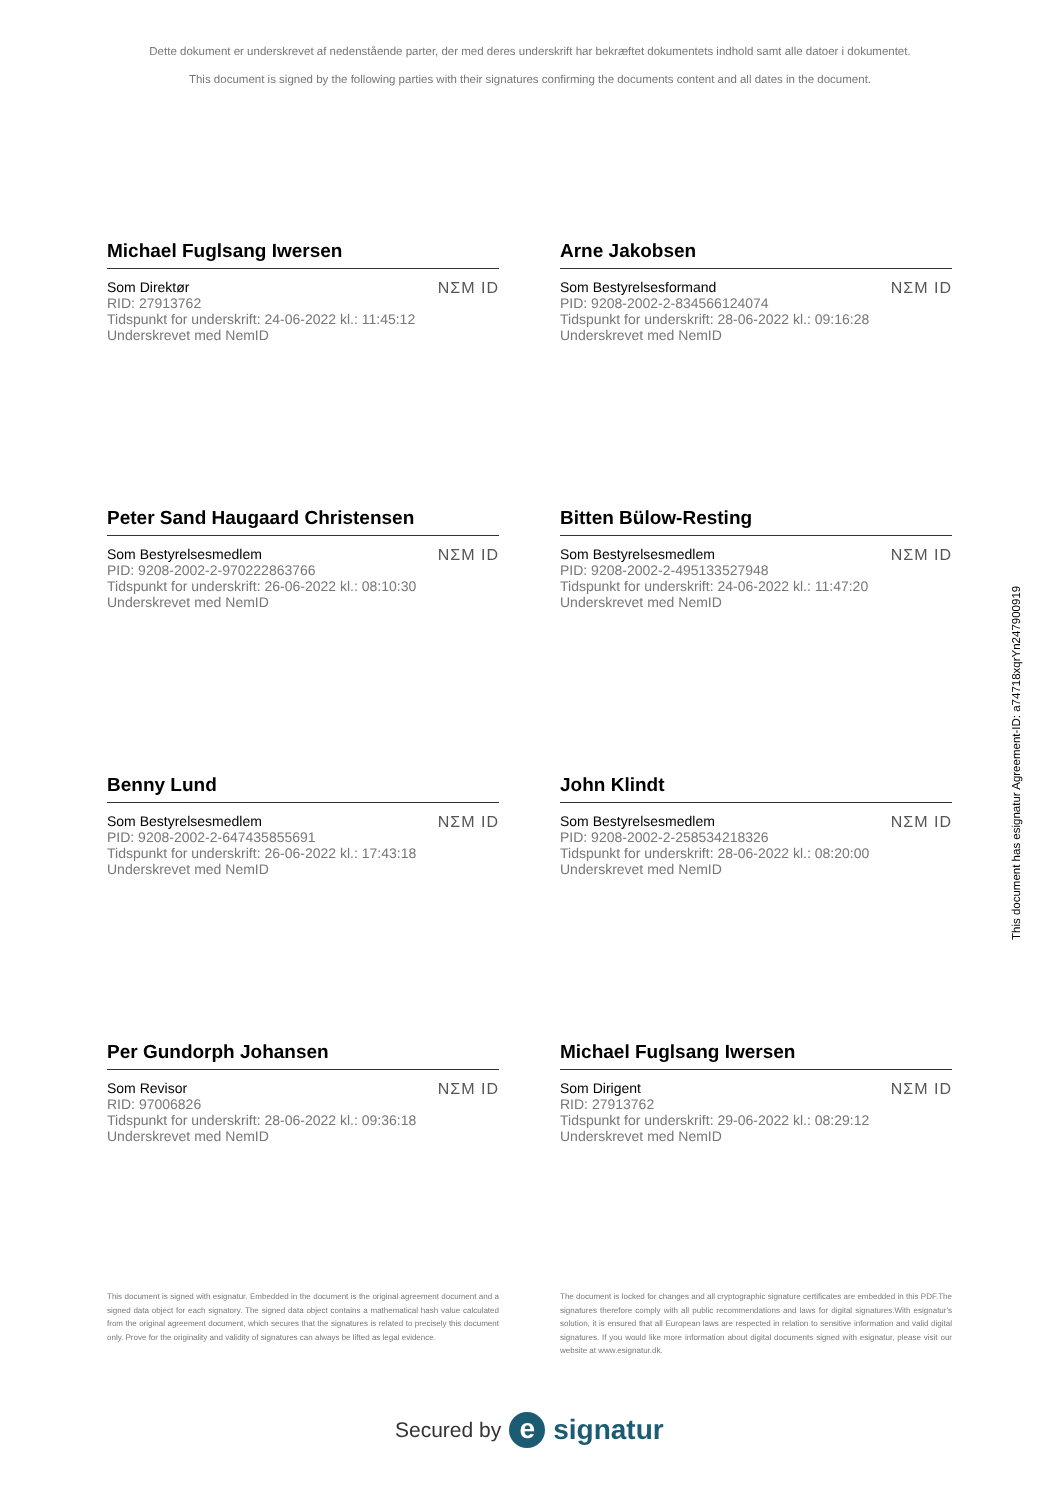Dette dokument er underskrevet af nedenstående parter, der med deres underskrift har bekræftet dokumentets indhold samt alle datoer i dokumentet.
This document is signed by the following parties with their signatures confirming the documents content and all dates in the document.
Michael Fuglsang Iwersen
Som Direktør
RID: 27913762
Tidspunkt for underskrift: 24-06-2022 kl.: 11:45:12
Underskrevet med NemID
NΣM ID
Arne Jakobsen
Som Bestyrelsesformand
PID: 9208-2002-2-834566124074
Tidspunkt for underskrift: 28-06-2022 kl.: 09:16:28
Underskrevet med NemID
NΣM ID
Peter Sand Haugaard Christensen
Som Bestyrelsesmedlem
PID: 9208-2002-2-970222863766
Tidspunkt for underskrift: 26-06-2022 kl.: 08:10:30
Underskrevet med NemID
NΣM ID
Bitten Bülow-Resting
Som Bestyrelsesmedlem
PID: 9208-2002-2-495133527948
Tidspunkt for underskrift: 24-06-2022 kl.: 11:47:20
Underskrevet med NemID
NΣM ID
Benny Lund
Som Bestyrelsesmedlem
PID: 9208-2002-2-647435855691
Tidspunkt for underskrift: 26-06-2022 kl.: 17:43:18
Underskrevet med NemID
NΣM ID
John Klindt
Som Bestyrelsesmedlem
PID: 9208-2002-2-258534218326
Tidspunkt for underskrift: 28-06-2022 kl.: 08:20:00
Underskrevet med NemID
NΣM ID
Per Gundorph Johansen
Som Revisor
RID: 97006826
Tidspunkt for underskrift: 28-06-2022 kl.: 09:36:18
Underskrevet med NemID
NΣM ID
Michael Fuglsang Iwersen
Som Dirigent
RID: 27913762
Tidspunkt for underskrift: 29-06-2022 kl.: 08:29:12
Underskrevet med NemID
NΣM ID
This document is signed with esignatur. Embedded in the document is the original agreement document and a signed data object for each signatory. The signed data object contains a mathematical hash value calculated from the original agreement document, which secures that the signatures is related to precisely this document only. Prove for the originality and validity of signatures can always be lifted as legal evidence.
The document is locked for changes and all cryptographic signature certificates are embedded in this PDF.The signatures therefore comply with all public recommendations and laws for digital signatures.With esignatur's solution, it is ensured that all European laws are respected in relation to sensitive information and valid digital signatures. If you would like more information about digital documents signed with esignatur, please visit our website at www.esignatur.dk.
Secured by e signatur
This document has esignatur Agreement-ID: a74718xqrYn247900919